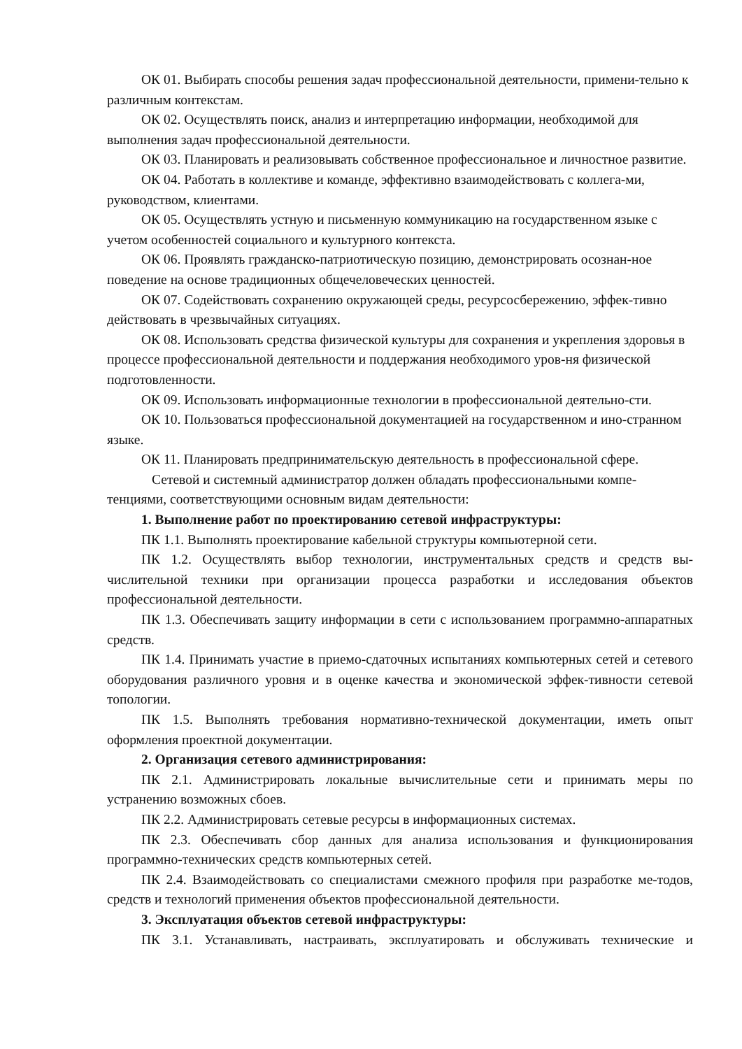ОК 01. Выбирать способы решения задач профессиональной деятельности, примени-тельно к различным контекстам.
ОК 02. Осуществлять поиск, анализ и интерпретацию информации, необходимой для выполнения задач профессиональной деятельности.
ОК 03. Планировать и реализовывать собственное профессиональное и личностное развитие.
ОК 04. Работать в коллективе и команде, эффективно взаимодействовать с коллега-ми, руководством, клиентами.
ОК 05. Осуществлять устную и письменную коммуникацию на государственном языке с учетом особенностей социального и культурного контекста.
ОК 06. Проявлять гражданско-патриотическую позицию, демонстрировать осознан-ное поведение на основе традиционных общечеловеческих ценностей.
ОК 07. Содействовать сохранению окружающей среды, ресурсосбережению, эффек-тивно действовать в чрезвычайных ситуациях.
ОК 08. Использовать средства физической культуры для сохранения и укрепления здоровья в процессе профессиональной деятельности и поддержания необходимого уров-ня физической подготовленности.
ОК 09. Использовать информационные технологии в профессиональной деятельно-сти.
ОК 10. Пользоваться профессиональной документацией на государственном и ино-странном языке.
ОК 11. Планировать предпринимательскую деятельность в профессиональной сфере.
Сетевой и системный администратор должен обладать профессиональными компе-тенциями, соответствующими основным видам деятельности:
1. Выполнение работ по проектированию сетевой инфраструктуры:
ПК 1.1. Выполнять проектирование кабельной структуры компьютерной сети.
ПК 1.2. Осуществлять выбор технологии, инструментальных средств и средств вы-числительной техники при организации процесса разработки и исследования объектов профессиональной деятельности.
ПК 1.3. Обеспечивать защиту информации в сети с использованием программно-аппаратных средств.
ПК 1.4. Принимать участие в приемо-сдаточных испытаниях компьютерных сетей и сетевого оборудования различного уровня и в оценке качества и экономической эффек-тивности сетевой топологии.
ПК 1.5. Выполнять требования нормативно-технической документации, иметь опыт оформления проектной документации.
2. Организация сетевого администрирования:
ПК 2.1. Администрировать локальные вычислительные сети и принимать меры по устранению возможных сбоев.
ПК 2.2. Администрировать сетевые ресурсы в информационных системах.
ПК 2.3. Обеспечивать сбор данных для анализа использования и функционирования программно-технических средств компьютерных сетей.
ПК 2.4. Взаимодействовать со специалистами смежного профиля при разработке ме-тодов, средств и технологий применения объектов профессиональной деятельности.
3. Эксплуатация объектов сетевой инфраструктуры:
ПК 3.1. Устанавливать, настраивать, эксплуатировать и обслуживать технические и